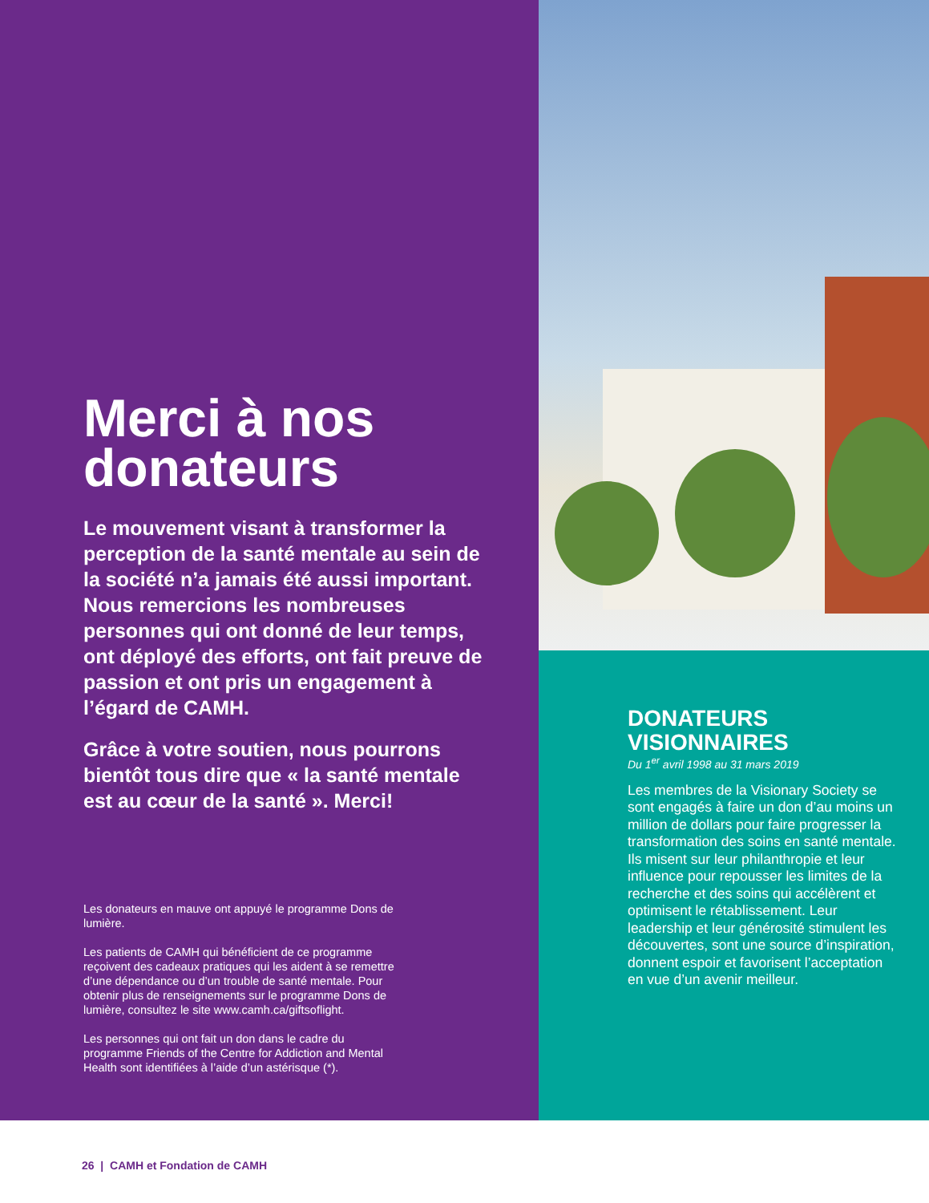Merci à nos donateurs
Le mouvement visant à transformer la perception de la santé mentale au sein de la société n’a jamais été aussi important. Nous remercions les nombreuses personnes qui ont donné de leur temps, ont déployé des efforts, ont fait preuve de passion et ont pris un engagement à l’égard de CAMH.
Grâce à votre soutien, nous pourrons bientôt tous dire que « la santé mentale est au cœur de la santé ». Merci!
Les donateurs en mauve ont appuyé le programme Dons de lumière.
Les patients de CAMH qui bénéficient de ce programme reçoivent des cadeaux pratiques qui les aident à se remettre d’une dépendance ou d’un trouble de santé mentale. Pour obtenir plus de renseignements sur le programme Dons de lumière, consultez le site www.camh.ca/giftsoflight.
Les personnes qui ont fait un don dans le cadre du programme Friends of the Centre for Addiction and Mental Health sont identifiées à l’aide d’un astérisque (*).
DONATEURS VISIONNAIRES
Du 1<sup>er</sup> avril 1998 au 31 mars 2019
Les membres de la Visionary Society se sont engagés à faire un don d’au moins un million de dollars pour faire progresser la transformation des soins en santé mentale. Ils misent sur leur philanthropie et leur influence pour repousser les limites de la recherche et des soins qui accélèrent et optimisent le rétablissement. Leur leadership et leur générosité stimulent les découvertes, sont une source d’inspiration, donnent espoir et favorisent l’acceptation en vue d’un avenir meilleur.
26 | CAMH et Fondation de CAMH